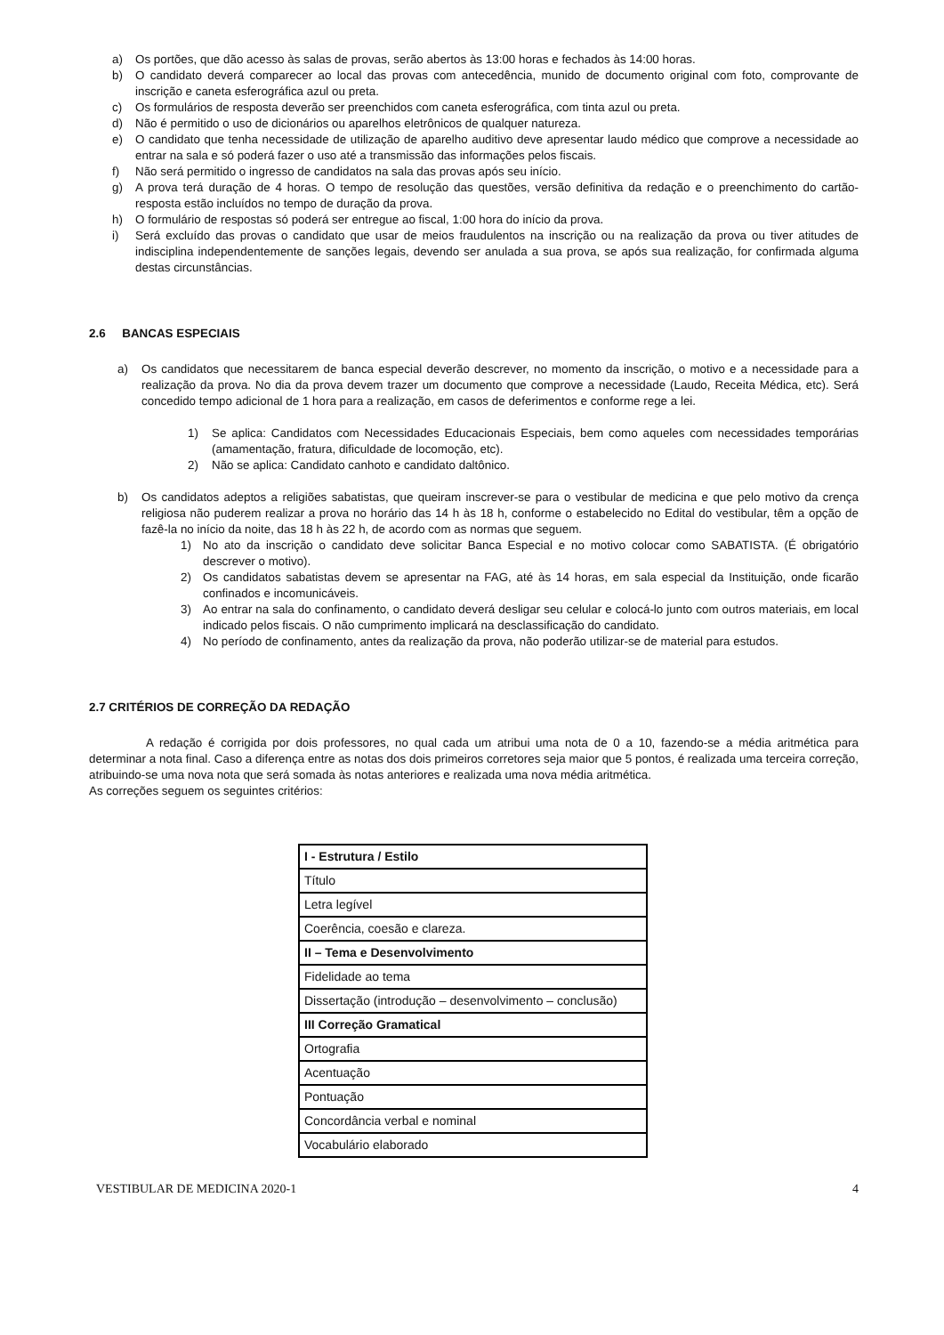a) Os portões, que dão acesso às salas de provas, serão abertos às 13:00 horas e fechados às 14:00 horas.
b) O candidato deverá comparecer ao local das provas com antecedência, munido de documento original com foto, comprovante de inscrição e caneta esferográfica azul ou preta.
c) Os formulários de resposta deverão ser preenchidos com caneta esferográfica, com tinta azul ou preta.
d) Não é permitido o uso de dicionários ou aparelhos eletrônicos de qualquer natureza.
e) O candidato que tenha necessidade de utilização de aparelho auditivo deve apresentar laudo médico que comprove a necessidade ao entrar na sala e só poderá fazer o uso até a transmissão das informações pelos fiscais.
f) Não será permitido o ingresso de candidatos na sala das provas após seu início.
g) A prova terá duração de 4 horas. O tempo de resolução das questões, versão definitiva da redação e o preenchimento do cartão-resposta estão incluídos no tempo de duração da prova.
h) O formulário de respostas só poderá ser entregue ao fiscal, 1:00 hora do início da prova.
i) Será excluído das provas o candidato que usar de meios fraudulentos na inscrição ou na realização da prova ou tiver atitudes de indisciplina independentemente de sanções legais, devendo ser anulada a sua prova, se após sua realização, for confirmada alguma destas circunstâncias.
2.6 BANCAS ESPECIAIS
a) Os candidatos que necessitarem de banca especial deverão descrever, no momento da inscrição, o motivo e a necessidade para a realização da prova. No dia da prova devem trazer um documento que comprove a necessidade (Laudo, Receita Médica, etc). Será concedido tempo adicional de 1 hora para a realização, em casos de deferimentos e conforme rege a lei.
1) Se aplica: Candidatos com Necessidades Educacionais Especiais, bem como aqueles com necessidades temporárias (amamentação, fratura, dificuldade de locomoção, etc).
2) Não se aplica: Candidato canhoto e candidato daltônico.
b) Os candidatos adeptos a religiões sabatistas, que queiram inscrever-se para o vestibular de medicina e que pelo motivo da crença religiosa não puderem realizar a prova no horário das 14 h às 18 h, conforme o estabelecido no Edital do vestibular, têm a opção de fazê-la no início da noite, das 18 h às 22 h, de acordo com as normas que seguem.
1) No ato da inscrição o candidato deve solicitar Banca Especial e no motivo colocar como SABATISTA. (É obrigatório descrever o motivo).
2) Os candidatos sabatistas devem se apresentar na FAG, até às 14 horas, em sala especial da Instituição, onde ficarão confinados e incomunicáveis.
3) Ao entrar na sala do confinamento, o candidato deverá desligar seu celular e colocá-lo junto com outros materiais, em local indicado pelos fiscais. O não cumprimento implicará na desclassificação do candidato.
4) No período de confinamento, antes da realização da prova, não poderão utilizar-se de material para estudos.
2.7 CRITÉRIOS DE CORREÇÃO DA REDAÇÃO
A redação é corrigida por dois professores, no qual cada um atribui uma nota de 0 a 10, fazendo-se a média aritmética para determinar a nota final. Caso a diferença entre as notas dos dois primeiros corretores seja maior que 5 pontos, é realizada uma terceira correção, atribuindo-se uma nova nota que será somada às notas anteriores e realizada uma nova média aritmética.
As correções seguem os seguintes critérios:
| I - Estrutura / Estilo |
| Título |
| Letra legível |
| Coerência, coesão e clareza. |
| II – Tema e Desenvolvimento |
| Fidelidade ao tema |
| Dissertação (introdução – desenvolvimento – conclusão) |
| III Correção Gramatical |
| Ortografia |
| Acentuação |
| Pontuação |
| Concordância verbal e nominal |
| Vocabulário elaborado |
VESTIBULAR DE MEDICINA 2020-1 4